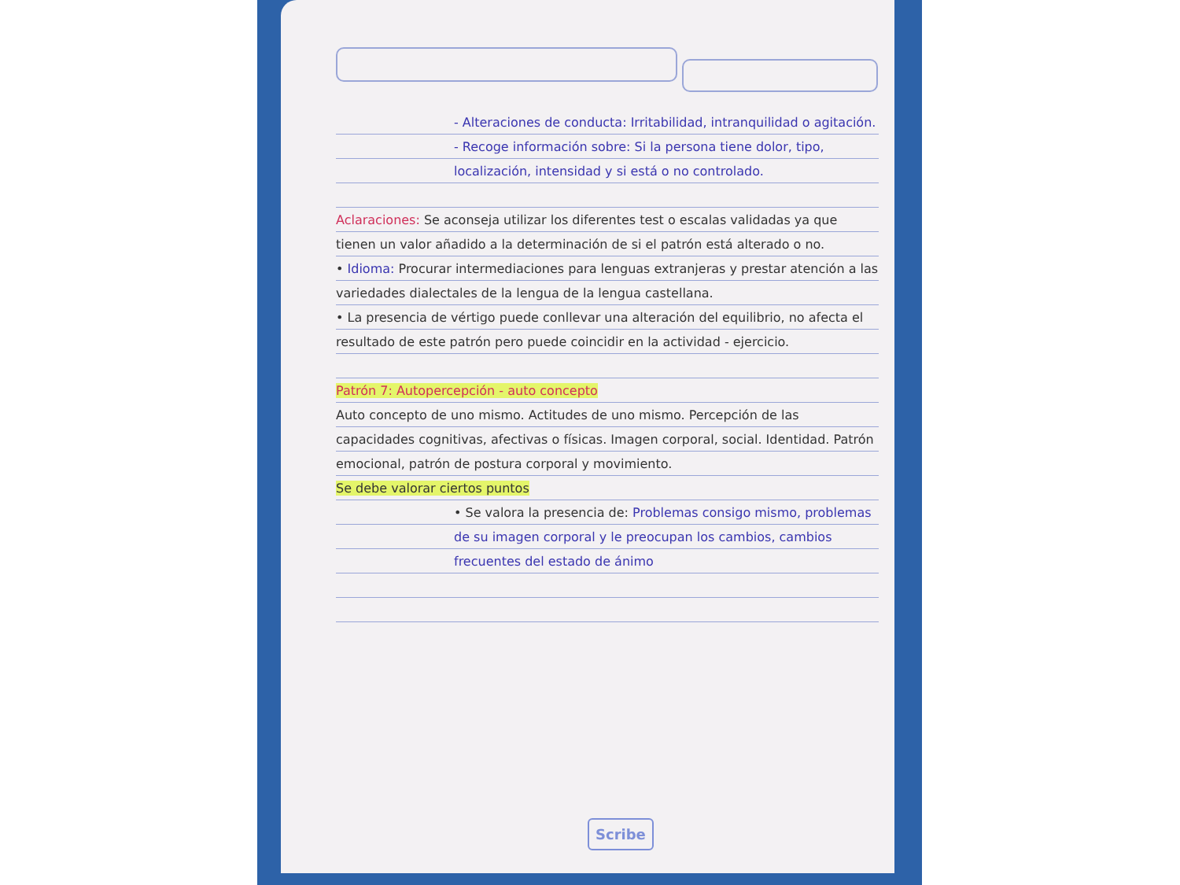- Alteraciones de conducta: Irritabilidad, intranquilidad o agitación.
- Recoge información sobre: Si la persona tiene dolor, tipo, localización, intensidad y si está o no controlado.
Aclaraciones: Se aconseja utilizar los diferentes test o escalas validadas ya que tienen un valor añadido a la determinación de si el patrón está alterado o no.
• Idioma: Procurar intermediaciones para lenguas extranjeras y prestar atención a las variedades dialectales de la lengua de la lengua castellana.
• La presencia de vértigo puede conllevar una alteración del equilibrio, no afecta el resultado de este patrón pero puede coincidir en la actividad - ejercicio.
Patrón 7: Autopercepción - auto concepto
Auto concepto de uno mismo. Actitudes de uno mismo. Percepción de las capacidades cognitivas, afectivas o físicas. Imagen corporal, social. Identidad. Patrón emocional, patrón de postura corporal y movimiento.
Se debe valorar ciertos puntos
• Se valora la presencia de: Problemas consigo mismo, problemas de su imagen corporal y le preocupan los cambios, cambios frecuentes del estado de ánimo
Scribe